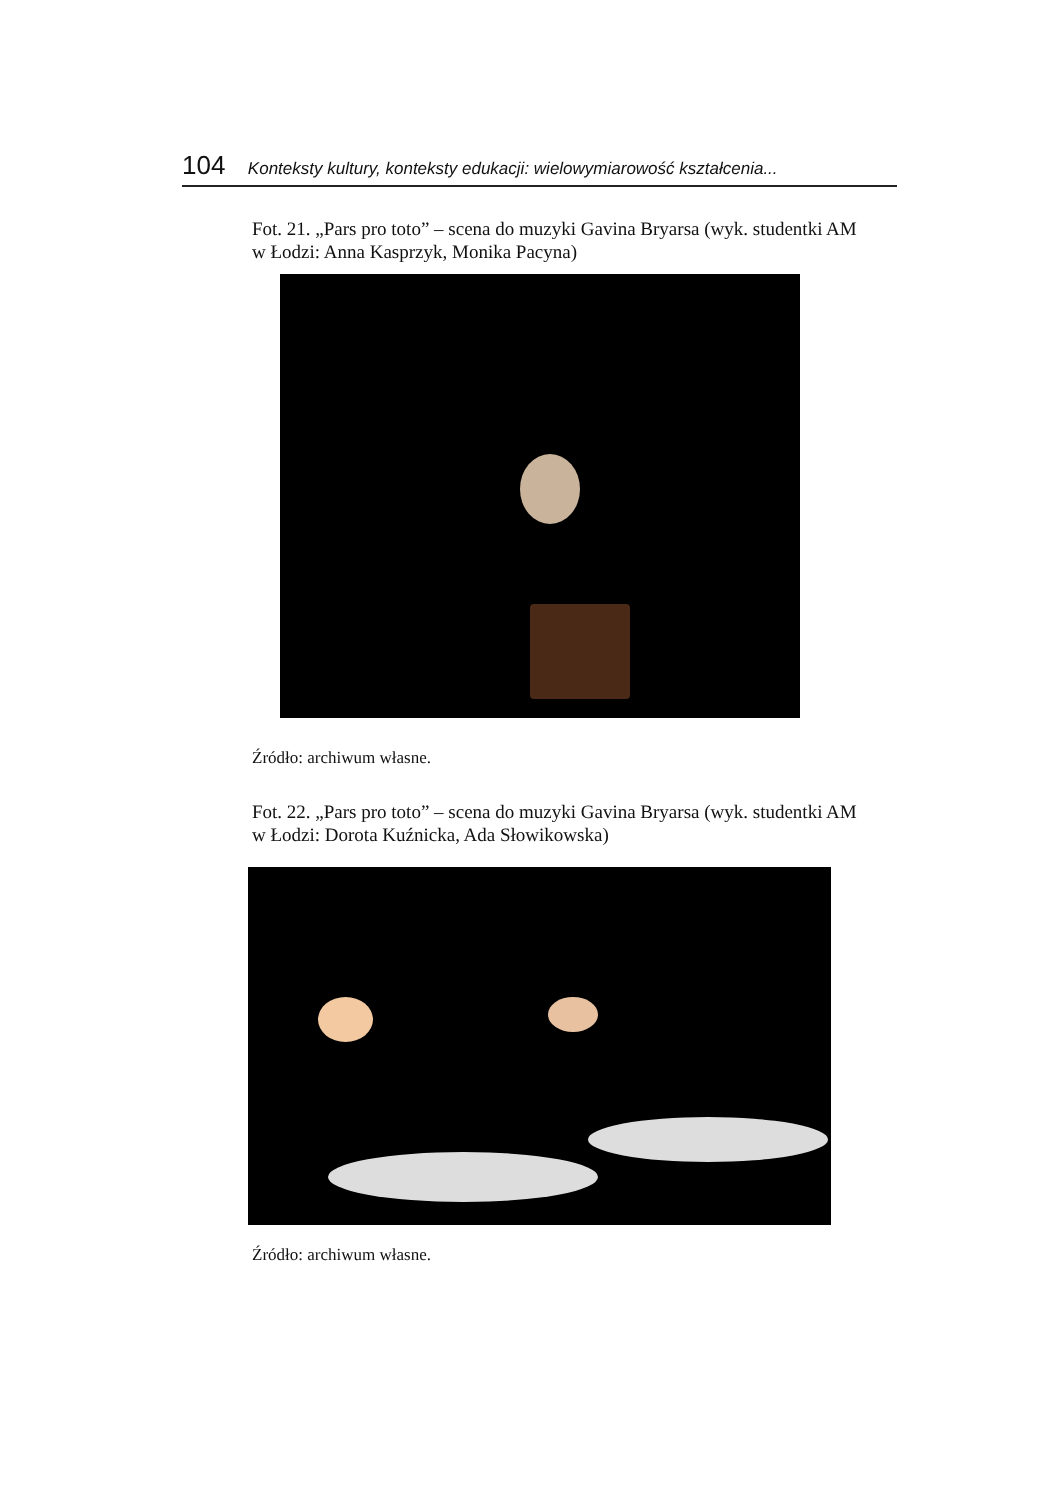104 Konteksty kultury, konteksty edukacji: wielowymiarowość kształcenia...
Fot. 21. „Pars pro toto” – scena do muzyki Gavina Bryarsa (wyk. studentki AM w Łodzi: Anna Kasprzyk, Monika Pacyna)
Źródło: archiwum własne.
Fot. 22. „Pars pro toto” – scena do muzyki Gavina Bryarsa (wyk. studentki AM w Łodzi: Dorota Kuźnicka, Ada Słowikowska)
Źródło: archiwum własne.